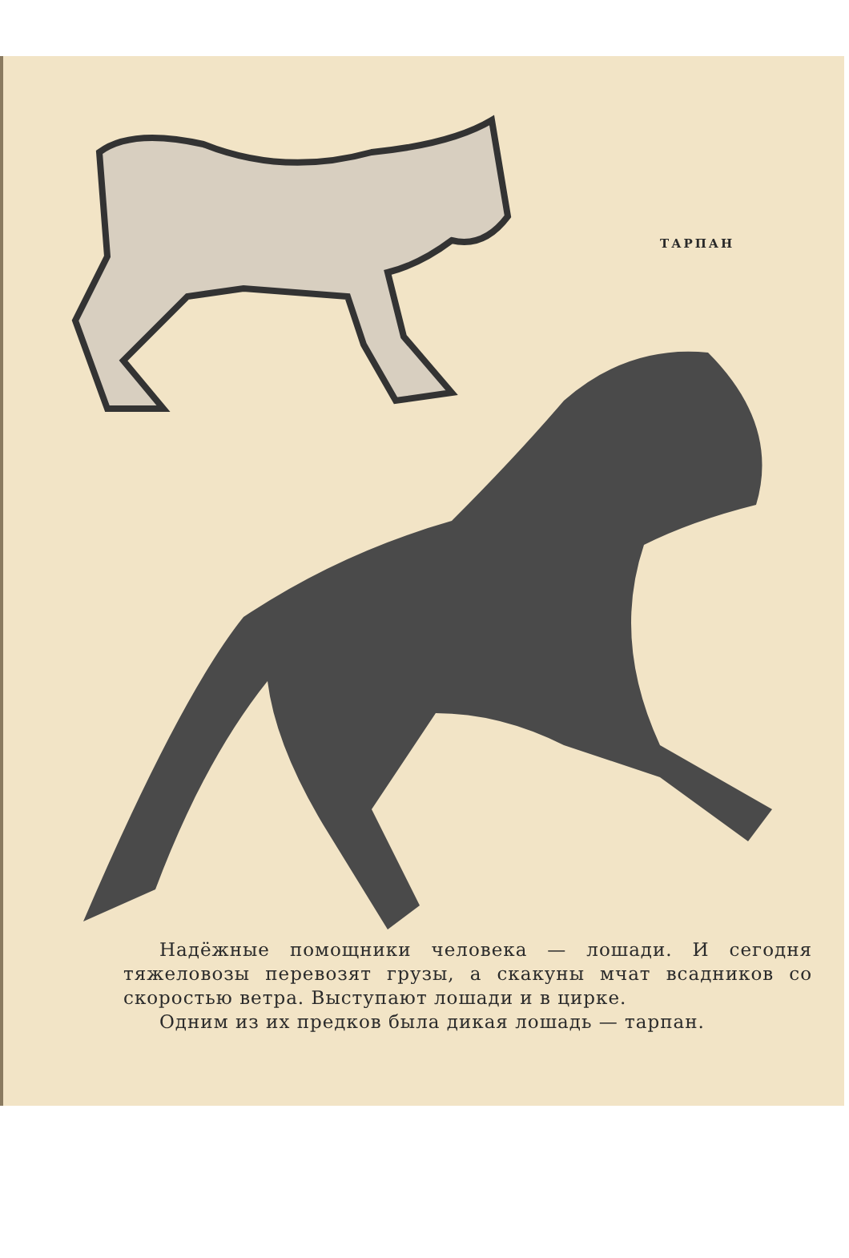ТАРПАН
Надёжные помощники человека — лошади. И сегодня тяжеловозы перевозят грузы, а скакуны мчат всадников со скоростью ветра. Выступают лошади и в цирке.
Одним из их предков была дикая лошадь — тарпан.